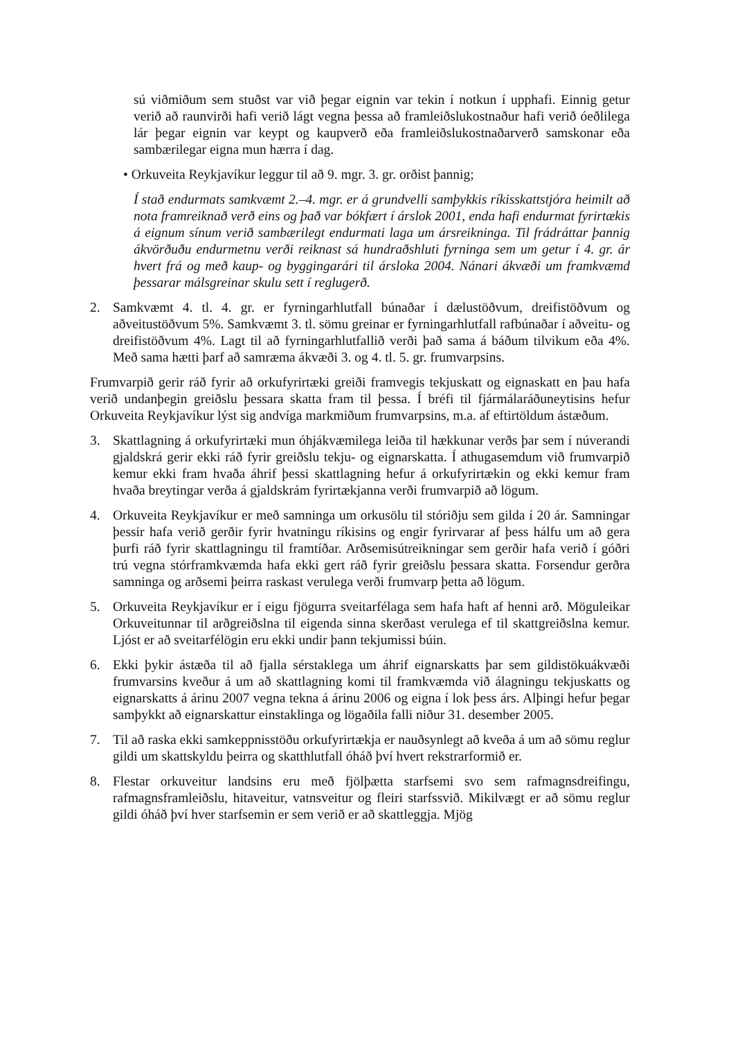sú viðmiðum sem stuðst var við þegar eignin var tekin í notkun í upphafi. Einnig getur verið að raunvirði hafi verið lágt vegna þessa að framleiðslukostnaður hafi verið óeðlilega lár þegar eignin var keypt og kaupverð eða framleiðslukostnaðarverð samskonar eða sambærilegar eigna mun hærra í dag.
• Orkuveita Reykjavíkur leggur til að 9. mgr. 3. gr. orðist þannig;
Í stað endurmats samkvæmt 2.–4. mgr. er á grundvelli samþykkis ríkisskattstjóra heimilt að nota framreiknað verð eins og það var bókfært í árslok 2001, enda hafi endurmat fyrirtækis á eignum sínum verið sambærilegt endurmati laga um ársreikninga. Til frádráttar þannig ákvörðuðu endurmetnu verði reiknast sá hundraðshluti fyrninga sem um getur í 4. gr. ár hvert frá og með kaup- og byggingarári til ársloka 2004. Nánari ákvæði um framkvæmd þessarar málsgreinar skulu sett í reglugerð.
2. Samkvæmt 4. tl. 4. gr. er fyrningarhlutfall búnaðar í dælustöðvum, dreifistöðvum og aðveitustöðvum 5%. Samkvæmt 3. tl. sömu greinar er fyrningarhlutfall rafbúnaðar í aðveitu- og dreifistöðvum 4%. Lagt til að fyrningarhlutfallið verði það sama á báðum tilvikum eða 4%. Með sama hætti þarf að samræma ákvæði 3. og 4. tl. 5. gr. frumvarpsins.
Frumvarpið gerir ráð fyrir að orkufyrirtæki greiði framvegis tekjuskatt og eignaskatt en þau hafa verið undanþegin greiðslu þessara skatta fram til þessa. Í bréfi til fjármálaráðuneytisins hefur Orkuveita Reykjavíkur lýst sig andvíga markmiðum frumvarpsins, m.a. af eftirtöldum ástæðum.
3. Skattlagning á orkufyrirtæki mun óhjákvæmilega leiða til hækkunar verðs þar sem í núverandi gjaldskrá gerir ekki ráð fyrir greiðslu tekju- og eignarskatta. Í athugasemdum við frumvarpið kemur ekki fram hvaða áhrif þessi skattlagning hefur á orkufyrirtækin og ekki kemur fram hvaða breytingar verða á gjaldskrám fyrirtækjanna verði frumvarpið að lögum.
4. Orkuveita Reykjavíkur er með samninga um orkusölu til stóriðju sem gilda í 20 ár. Samningar þessir hafa verið gerðir fyrir hvatningu ríkisins og engir fyrirvarar af þess hálfu um að gera þurfi ráð fyrir skattlagningu til framtíðar. Arðsemisútreikningar sem gerðir hafa verið í góðri trú vegna stórframkvæmda hafa ekki gert ráð fyrir greiðslu þessara skatta. Forsendur gerðra samninga og arðsemi þeirra raskast verulega verði frumvarp þetta að lögum.
5. Orkuveita Reykjavíkur er í eigu fjögurra sveitarfélaga sem hafa haft af henni arð. Möguleikar Orkuveitunnar til arðgreiðslna til eigenda sinna skerðast verulega ef til skattgreiðslna kemur. Ljóst er að sveitarfélögin eru ekki undir þann tekjumissi búin.
6. Ekki þykir ástæða til að fjalla sérstaklega um áhrif eignarskatts þar sem gildistökuákvæði frumvarsins kveður á um að skattlagning komi til framkvæmda við álagningu tekjuskatts og eignarskatts á árinu 2007 vegna tekna á árinu 2006 og eigna í lok þess árs. Alþingi hefur þegar samþykkt að eignarskattur einstaklinga og lögaðila falli niður 31. desember 2005.
7. Til að raska ekki samkeppnisstöðu orkufyrirtækja er nauðsynlegt að kveða á um að sömu reglur gildi um skattskyldu þeirra og skatthlutfall óháð því hvert rekstrarformið er.
8. Flestar orkuveitur landsins eru með fjölþætta starfsemi svo sem rafmagnsdreifingu, rafmagnsframleiðslu, hitaveitur, vatnsveitur og fleiri starfssvið. Mikilvægt er að sömu reglur gildi óháð því hver starfsemin er sem verið er að skattleggja. Mjög